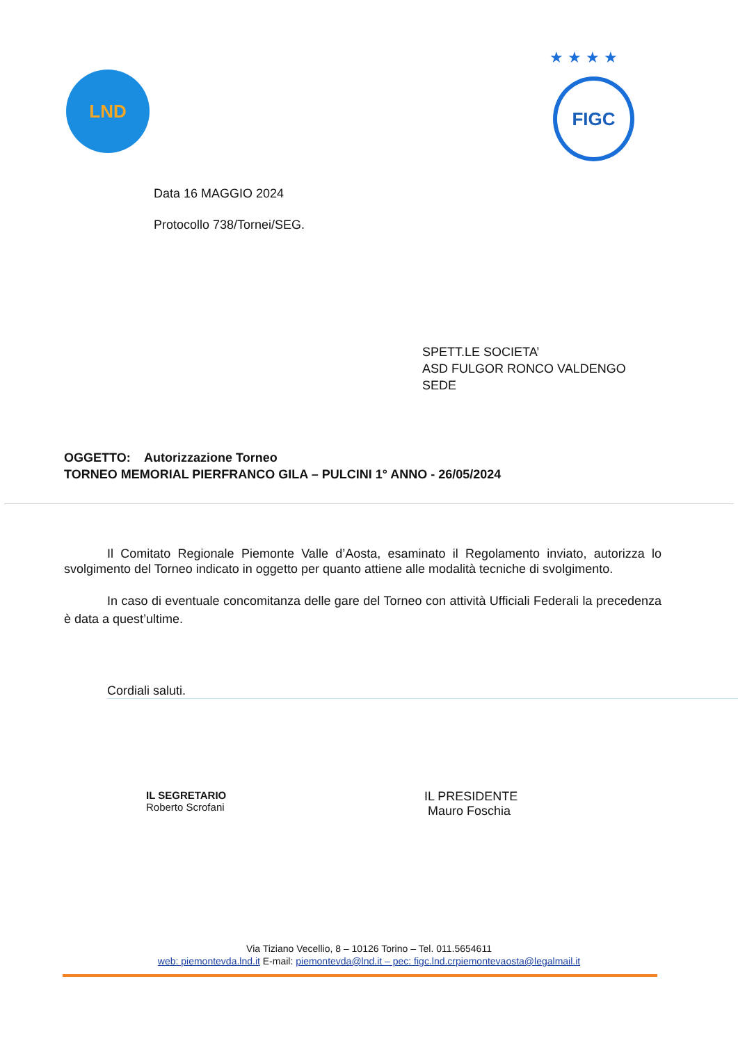LND
★ ★ ★ ★
FIGC
Data 16 MAGGIO 2024
Protocollo 738/Tornei/SEG.
SPETT.LE SOCIETA’
ASD FULGOR RONCO VALDENGO
SEDE
OGGETTO: Autorizzazione Torneo
TORNEO MEMORIAL PIERFRANCO GILA – PULCINI 1° ANNO - 26/05/2024
Il Comitato Regionale Piemonte Valle d’Aosta, esaminato il Regolamento inviato, autorizza lo svolgimento del Torneo indicato in oggetto per quanto attiene alle modalità tecniche di svolgimento.
In caso di eventuale concomitanza delle gare del Torneo con attività Ufficiali Federali la precedenza è data a quest’ultime.
Cordiali saluti.
IL SEGRETARIO
Roberto Scrofani
IL PRESIDENTE
Mauro Foschia
Via Tiziano Vecellio, 8 – 10126 Torino – Tel. 011.5654611
web: piemontevda.lnd.it E-mail: piemontevda@lnd.it – pec: figc.lnd.crpiemontevaosta@legalmail.it